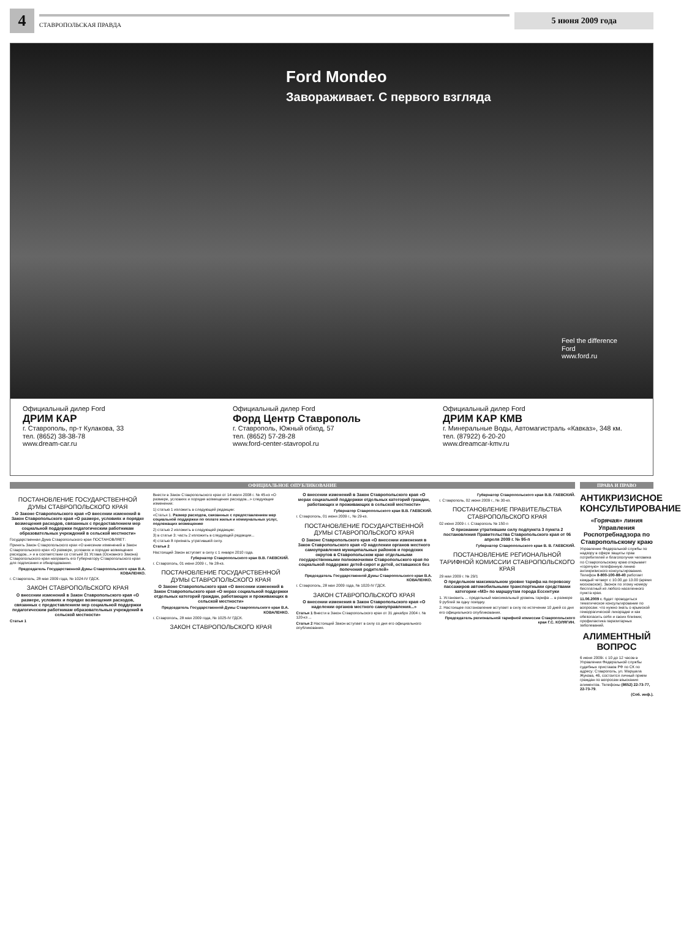4
СТАВРОПОЛЬСКАЯ ПРАВДА
5 июня 2009 года
Ford Mondeo
Завораживает. С первого взгляда
Feel the difference
Ford
www.ford.ru
Официальный дилер Ford
ДРИМ КАР
г. Ставрополь, пр-т Кулакова, 33
тел. (8652) 38-38-78
www.dream-car.ru
Официальный дилер Ford
Форд Центр Ставрополь
г. Ставрополь, Южный обход, 57
тел. (8652) 57-28-28
www.ford-center-stavropol.ru
Официальный дилер Ford
ДРИМ КАР КМВ
г. Минеральные Воды, Автомагистраль «Кавказ», 348 км.
тел. (87922) 6-20-20
www.dreamcar-kmv.ru
ОФИЦИАЛЬНОЕ ОПУБЛИКОВАНИЕ
ПОСТАНОВЛЕНИЕ ГОСУДАРСТВЕННОЙ ДУМЫ СТАВРОПОЛЬСКОГО КРАЯ
О Законе Ставропольского края «О внесении изменений в Закон Ставропольского края «О размере, условиях и порядке возмещения расходов, связанных с предоставлением мер социальной поддержки педагогическим работникам образовательных учреждений в сельской местности»
Государственная Дума Ставропольского края ПОСТАНОВЛЯЕТ:
Принять Закон Ставропольского края «О внесении изменений в Закон Ставропольского края «О размере, условиях и порядке возмещения расходов...» и в соответствии со статьей 31 Устава (Основного Закона) Ставропольского края направить его Губернатору Ставропольского края для подписания и обнародования.
Председатель Государственной Думы Ставропольского края В.А. КОВАЛЕНКО.
г. Ставрополь, 28 мая 2009 года, № 1024-IV ГДСК.
ЗАКОН СТАВРОПОЛЬСКОГО КРАЯ
О внесении изменений в Закон Ставропольского края «О размере, условиях и порядке возмещения расходов, связанных с предоставлением мер социальной поддержки педагогическим работникам образовательных учреждений в сельской местности»
Статья 1
Внести в Закон Ставропольского края от 14 июля 2008 г. № 45-кз «О размере, условиях и порядке возмещения расходов...» следующие изменения:
1) статью 1 изложить в следующей редакции:
«Статья 1. Размер расходов, связанных с предоставлением мер социальной поддержки по оплате жилья и коммунальных услуг, подлежащих возмещению
2) статью 2 изложить в следующей редакции:
3) в статье 3: часть 2 изложить в следующей редакции...
4) статью 8 признать утратившей силу.
Статья 2
Настоящий Закон вступает в силу с 1 января 2010 года.
Губернатор Ставропольского края В.В. ГАЕВСКИЙ.
г. Ставрополь, 01 июня 2009 г., № 28-кз.
ПОСТАНОВЛЕНИЕ ГОСУДАРСТВЕННОЙ ДУМЫ СТАВРОПОЛЬСКОГО КРАЯ
О Законе Ставропольского края «О внесении изменений в Закон Ставропольского края «О мерах социальной поддержки отдельных категорий граждан, работающих и проживающих в сельской местности»
Председатель Государственной Думы Ставропольского края В.А. КОВАЛЕНКО.
г. Ставрополь, 28 мая 2009 года, № 1025-IV ГДСК.
ЗАКОН СТАВРОПОЛЬСКОГО КРАЯ
О внесении изменений в Закон Ставропольского края «О мерах социальной поддержки отдельных категорий граждан, работающих и проживающих в сельской местности»
Губернатор Ставропольского края В.В. ГАЕВСКИЙ.
г. Ставрополь, 01 июня 2009 г., № 29-кз.
ПОСТАНОВЛЕНИЕ ГОСУДАРСТВЕННОЙ ДУМЫ СТАВРОПОЛЬСКОГО КРАЯ
О Законе Ставропольского края «О внесении изменения в Закон Ставропольского края «О наделении органов местного самоуправления муниципальных районов и городских округов в Ставропольском крае отдельными государственными полномочиями Ставропольского края по социальной поддержке детей-сирот и детей, оставшихся без попечения родителей»
Председатель Государственной Думы Ставропольского края В.А. КОВАЛЕНКО.
г. Ставрополь, 28 мая 2009 года, № 1020-IV ГДСК.
ЗАКОН СТАВРОПОЛЬСКОГО КРАЯ
О внесении изменения в Закон Ставропольского края «О наделении органов местного самоуправления...»
Статья 1 Внести в Закон Ставропольского края от 31 декабря 2004 г. № 120-кз ...
Статья 2 Настоящий Закон вступает в силу со дня его официального опубликования.
Губернатор Ставропольского края В.В. ГАЕВСКИЙ.
г. Ставрополь, 02 июня 2009 г., № 30-кз.
ПОСТАНОВЛЕНИЕ ПРАВИТЕЛЬСТВА СТАВРОПОЛЬСКОГО КРАЯ
02 июня 2009 г. г. Ставрополь № 150-п
О признании утратившим силу подпункта 3 пункта 2 постановления Правительства Ставропольского края от 06 апреля 2009 г. № 95-п
Губернатор Ставропольского края В. В. ГАЕВСКИЙ.
ПОСТАНОВЛЕНИЕ РЕГИОНАЛЬНОЙ ТАРИФНОЙ КОМИССИИ СТАВРОПОЛЬСКОГО КРАЯ
29 мая 2009 г. № 29/1
О предельном максимальном уровне тарифа на перевозку пассажиров автомобильными транспортными средствами категории «М3» по маршрутам города Ессентуки
1. Установить ... предельный максимальный уровень тарифа ... в размере 9 рублей за одну поездку.
2. Настоящее постановление вступает в силу по истечении 10 дней со дня его официального опубликования.
Председатель региональной тарифной комиссии Ставропольского края Г.С. КОЛЯГИН.
ПРАВА И ПРАВО
АНТИКРИЗИСНОЕ КОНСУЛЬТИРОВАНИЕ
«Горячая» линия Управления Роспотребнадзора по Ставропольскому краю
Управление Федеральной службы по надзору в сфере защиты прав потребителей и благополучия человека по Ставропольскому краю открывает «горячую» телефонную линию антикризисного консультирования. Телефон 8-800-100-88-40 работает каждый четверг с 10.00 до 13.00 (время московское). Звонок по этому номеру бесплатный из любого населенного пункта края.
11.06.2009 г. будет проводиться тематическое консультирование по вопросам: что нужно знать о крымской геморрагической лихорадке и как обезопасить себя и своих близких; профилактика паразитарных заболеваний.
АЛИМЕНТНЫЙ ВОПРОС
6 июня 2009г. с 10 до 12 часов в Управлении Федеральной службы судебных приставов РФ по СК по адресу: Ставрополь, ул. Маршала Жукова, 46, состоится личный прием граждан по вопросам взыскания алиментов. Телефоны (8652) 22-73-77, 22-73-79.
(Соб. инф.).